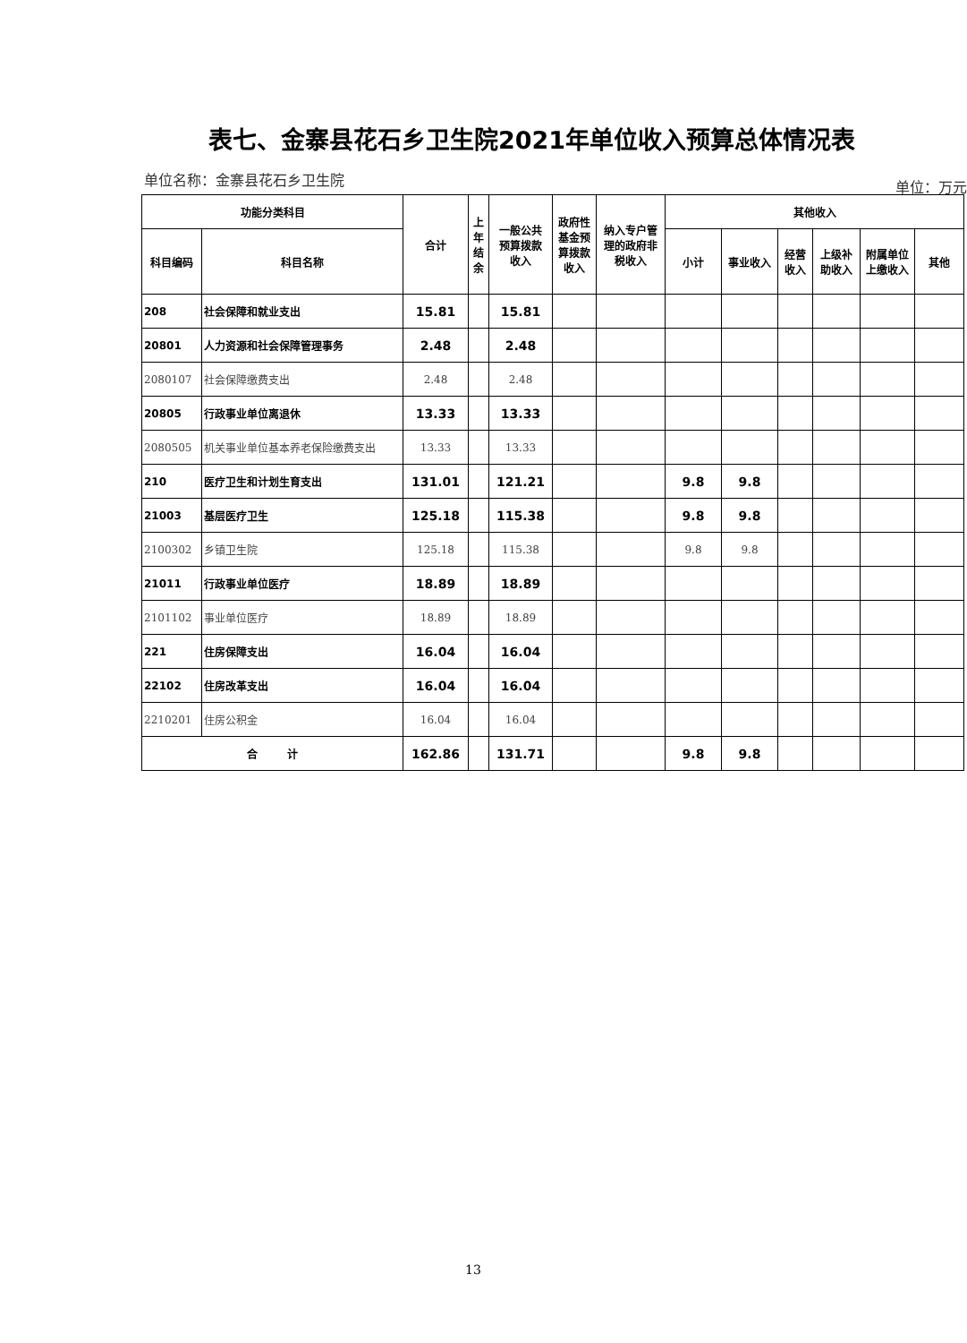表七、金寨县花石乡卫生院2021年单位收入预算总体情况表
单位名称：金寨县花石乡卫生院 单位：万元
| 功能分类科目 | | 合计 | 上 年 结 余 | 一般公共 预算拨款 收入 | 政府性 基金预 算拨款 收入 | 纳入专户管 理的政府非 税收入 | 其他收入 | | | | | |
| --- | --- | --- | --- | --- | --- | --- | --- | --- | --- | --- | --- | --- |
| 科目编码 | 科目名称 | | | | | | 小计 | 事业收入 | 经营 收入 | 上级补 助收入 | 附属单位 上缴收入 | 其他 |
| 208 | 社会保障和就业支出 | 15.81 | | 15.81 | | | | | | | | |
| 20801 | 人力资源和社会保障管理事务 | 2.48 | | 2.48 | | | | | | | | |
| 2080107 | 社会保障缴费支出 | 2.48 | | 2.48 | | | | | | | | |
| 20805 | 行政事业单位离退休 | 13.33 | | 13.33 | | | | | | | | |
| 2080505 | 机关事业单位基本养老保险缴费支出 | 13.33 | | 13.33 | | | | | | | | |
| 210 | 医疗卫生和计划生育支出 | 131.01 | | 121.21 | | | 9.8 | 9.8 | | | | |
| 21003 | 基层医疗卫生 | 125.18 | | 115.38 | | | 9.8 | 9.8 | | | | |
| 2100302 | 乡镇卫生院 | 125.18 | | 115.38 | | | 9.8 | 9.8 | | | | |
| 21011 | 行政事业单位医疗 | 18.89 | | 18.89 | | | | | | | | |
| 2101102 | 事业单位医疗 | 18.89 | | 18.89 | | | | | | | | |
| 221 | 住房保障支出 | 16.04 | | 16.04 | | | | | | | | |
| 22102 | 住房改革支出 | 16.04 | | 16.04 | | | | | | | | |
| 2210201 | 住房公积金 | 16.04 | | 16.04 | | | | | | | | |
| 合 计 | | 162.86 | | 131.71 | | | 9.8 | 9.8 | | | | |
13